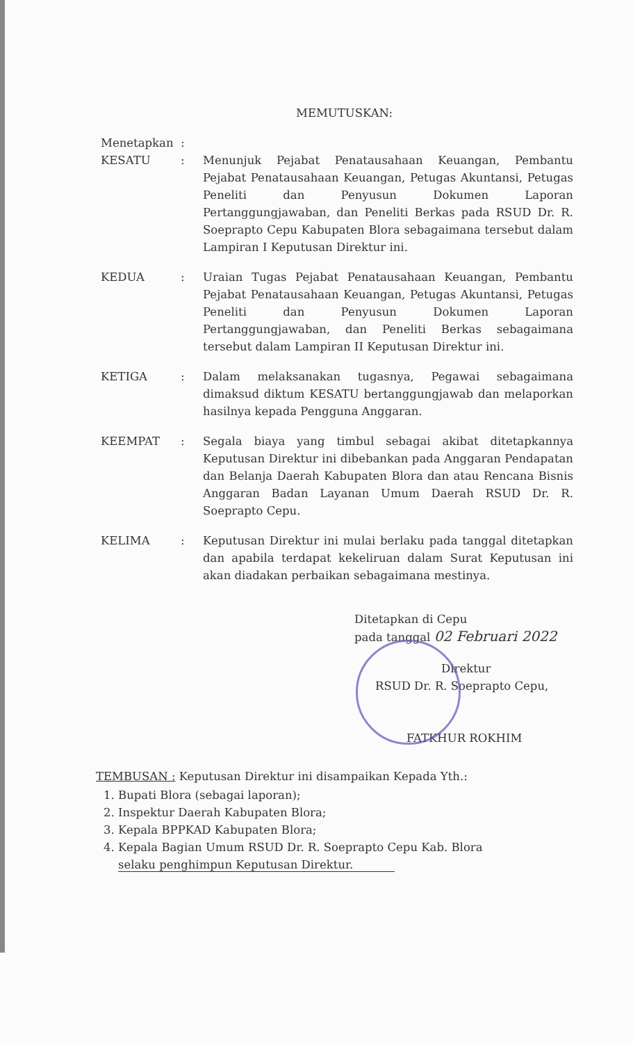MEMUTUSKAN:
| Menetapkan | : | |
| KESATU | : | Menunjuk Pejabat Penatausahaan Keuangan, Pembantu Pejabat Penatausahaan Keuangan, Petugas Akuntansi, Petugas Peneliti dan Penyusun Dokumen Laporan Pertanggungjawaban, dan Peneliti Berkas pada RSUD Dr. R. Soeprapto Cepu Kabupaten Blora sebagaimana tersebut dalam Lampiran I Keputusan Direktur ini. |
| KEDUA | : | Uraian Tugas Pejabat Penatausahaan Keuangan, Pembantu Pejabat Penatausahaan Keuangan, Petugas Akuntansi, Petugas Peneliti dan Penyusun Dokumen Laporan Pertanggungjawaban, dan Peneliti Berkas sebagaimana tersebut dalam Lampiran II Keputusan Direktur ini. |
| KETIGA | : | Dalam melaksanakan tugasnya, Pegawai sebagaimana dimaksud diktum KESATU bertanggungjawab dan melaporkan hasilnya kepada Pengguna Anggaran. |
| KEEMPAT | : | Segala biaya yang timbul sebagai akibat ditetapkannya Keputusan Direktur ini dibebankan pada Anggaran Pendapatan dan Belanja Daerah Kabupaten Blora dan atau Rencana Bisnis Anggaran Badan Layanan Umum Daerah RSUD Dr. R. Soeprapto Cepu. |
| KELIMA | : | Keputusan Direktur ini mulai berlaku pada tanggal ditetapkan dan apabila terdapat kekeliruan dalam Surat Keputusan ini akan diadakan perbaikan sebagaimana mestinya. |
Ditetapkan di Cepu
pada tanggal 02 Februari 2022
Direktur
RSUD Dr. R. Soeprapto Cepu,
FATKHUR ROKHIM
TEMBUSAN : Keputusan Direktur ini disampaikan Kepada Yth.:
1. Bupati Blora (sebagai laporan);
2. Inspektur Daerah Kabupaten Blora;
3. Kepala BPPKAD Kabupaten Blora;
4. Kepala Bagian Umum RSUD Dr. R. Soeprapto Cepu Kab. Blora
selaku penghimpun Keputusan Direktur.